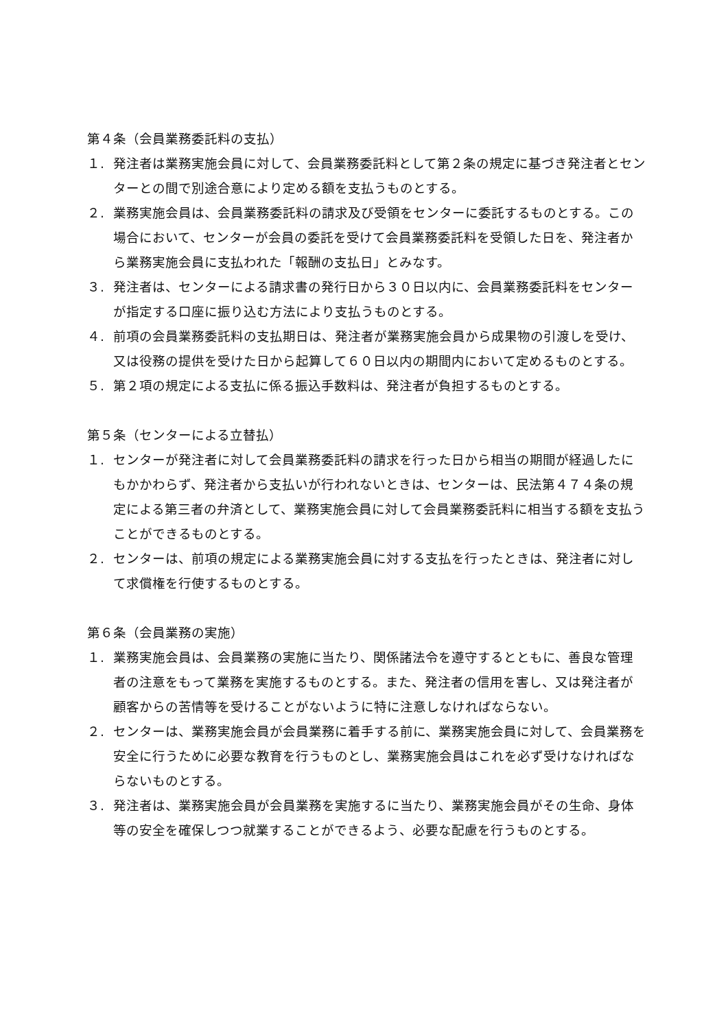第４条（会員業務委託料の支払）
１. 発注者は業務実施会員に対して、会員業務委託料として第２条の規定に基づき発注者とセンターとの間で別途合意により定める額を支払うものとする。
２. 業務実施会員は、会員業務委託料の請求及び受領をセンターに委託するものとする。この場合において、センターが会員の委託を受けて会員業務委託料を受領した日を、発注者から業務実施会員に支払われた「報酬の支払日」とみなす。
３. 発注者は、センターによる請求書の発行日から３０日以内に、会員業務委託料をセンターが指定する口座に振り込む方法により支払うものとする。
４. 前項の会員業務委託料の支払期日は、発注者が業務実施会員から成果物の引渡しを受け、又は役務の提供を受けた日から起算して６０日以内の期間内において定めるものとする。
５. 第２項の規定による支払に係る振込手数料は、発注者が負担するものとする。
第５条（センターによる立替払）
１. センターが発注者に対して会員業務委託料の請求を行った日から相当の期間が経過したにもかかわらず、発注者から支払いが行われないときは、センターは、民法第４７４条の規定による第三者の弁済として、業務実施会員に対して会員業務委託料に相当する額を支払うことができるものとする。
２. センターは、前項の規定による業務実施会員に対する支払を行ったときは、発注者に対して求償権を行使するものとする。
第６条（会員業務の実施）
１. 業務実施会員は、会員業務の実施に当たり、関係諸法令を遵守するとともに、善良な管理者の注意をもって業務を実施するものとする。また、発注者の信用を害し、又は発注者が顧客からの苦情等を受けることがないように特に注意しなければならない。
２. センターは、業務実施会員が会員業務に着手する前に、業務実施会員に対して、会員業務を安全に行うために必要な教育を行うものとし、業務実施会員はこれを必ず受けなければならないものとする。
３. 発注者は、業務実施会員が会員業務を実施するに当たり、業務実施会員がその生命、身体等の安全を確保しつつ就業することができるよう、必要な配慮を行うものとする。